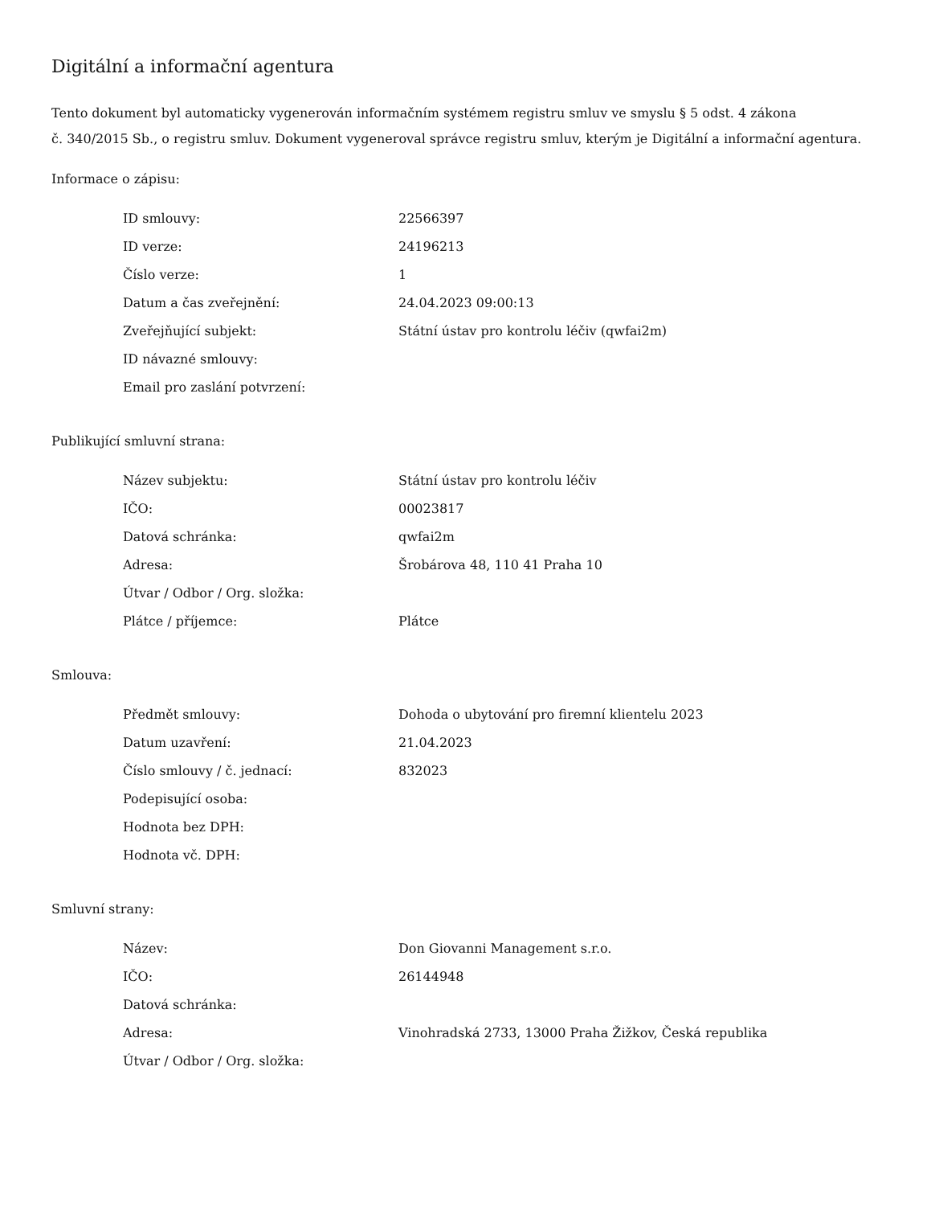Digitální a informační agentura
Tento dokument byl automaticky vygenerován informačním systémem registru smluv ve smyslu § 5 odst. 4 zákona
č. 340/2015 Sb., o registru smluv. Dokument vygeneroval správce registru smluv, kterým je Digitální a informační agentura.
Informace o zápisu:
| ID smlouvy: | 22566397 |
| ID verze: | 24196213 |
| Číslo verze: | 1 |
| Datum a čas zveřejnění: | 24.04.2023 09:00:13 |
| Zveřejňující subjekt: | Státní ústav pro kontrolu léčiv (qwfai2m) |
| ID návazné smlouvy: | |
| Email pro zaslání potvrzení: | |
Publikující smluvní strana:
| Název subjektu: | Státní ústav pro kontrolu léčiv |
| IČO: | 00023817 |
| Datová schránka: | qwfai2m |
| Adresa: | Šrobárova 48, 110 41 Praha 10 |
| Útvar / Odbor / Org. složka: | |
| Plátce / příjemce: | Plátce |
Smlouva:
| Předmět smlouvy: | Dohoda o ubytování pro firemní klientelu 2023 |
| Datum uzavření: | 21.04.2023 |
| Číslo smlouvy / č. jednací: | 832023 |
| Podepisující osoba: | |
| Hodnota bez DPH: | |
| Hodnota vč. DPH: | |
Smluvní strany:
| Název: | Don Giovanni Management s.r.o. |
| IČO: | 26144948 |
| Datová schránka: | |
| Adresa: | Vinohradská 2733, 13000 Praha Žižkov, Česká republika |
| Útvar / Odbor / Org. složka: | |